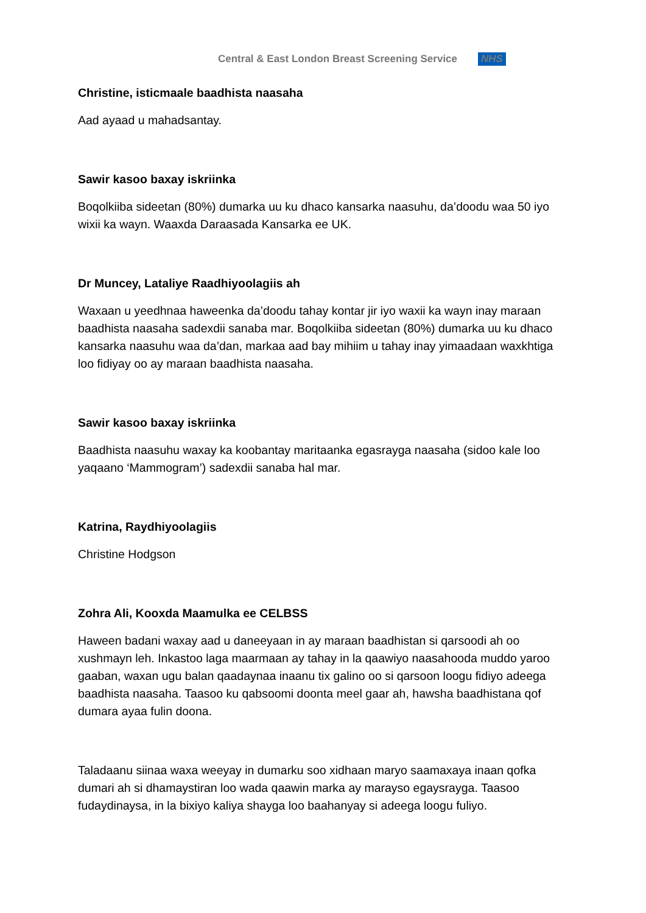Central & East London Breast Screening Service NHS
Christine, isticmaale baadhista naasaha
Aad ayaad u mahadsantay.
Sawir kasoo baxay iskriinka
Boqolkiiba sideetan (80%) dumarka uu ku dhaco kansarka naasuhu, da’doodu waa 50 iyo wixii ka wayn. Waaxda Daraasada Kansarka ee UK.
Dr Muncey, Lataliye Raadhiyoolagiis ah
Waxaan u yeedhnaa haweenka da’doodu tahay kontar jir iyo waxii ka wayn inay maraan baadhista naasaha sadexdii sanaba mar. Boqolkiiba sideetan (80%) dumarka uu ku dhaco kansarka naasuhu waa da’dan, markaa aad bay mihiim u tahay inay yimaadaan waxkhtiga loo fidiyay oo ay maraan baadhista naasaha.
Sawir kasoo baxay iskriinka
Baadhista naasuhu waxay ka koobantay maritaanka egasrayga naasaha (sidoo kale loo yaqaano ‘Mammogram’) sadexdii sanaba hal mar.
Katrina, Raydhiyoolagiis
Christine Hodgson
Zohra Ali, Kooxda Maamulka ee CELBSS
Haween badani waxay aad u daneeyaan in ay maraan baadhistan si qarsoodi ah oo xushmayn leh. Inkastoo laga maarmaan ay tahay in la qaawiyo naasahooda muddo yaroo gaaban, waxan ugu balan qaadaynaa inaanu tix galino oo si qarsoon loogu fidiyo adeega baadhista naasaha. Taasoo ku qabsoomi doonta meel gaar ah, hawsha baadhistana qof dumara ayaa fulin doona.
Taladaanu siinaa waxa weeyay in dumarku soo xidhaan maryo saamaxaya inaan qofka dumari ah si dhamaystiran loo wada qaawin marka ay marayso egaysrayga. Taasoo fudaydinaysa, in la bixiyo kaliya shayga loo baahanyay si adeega loogu fuliyo.